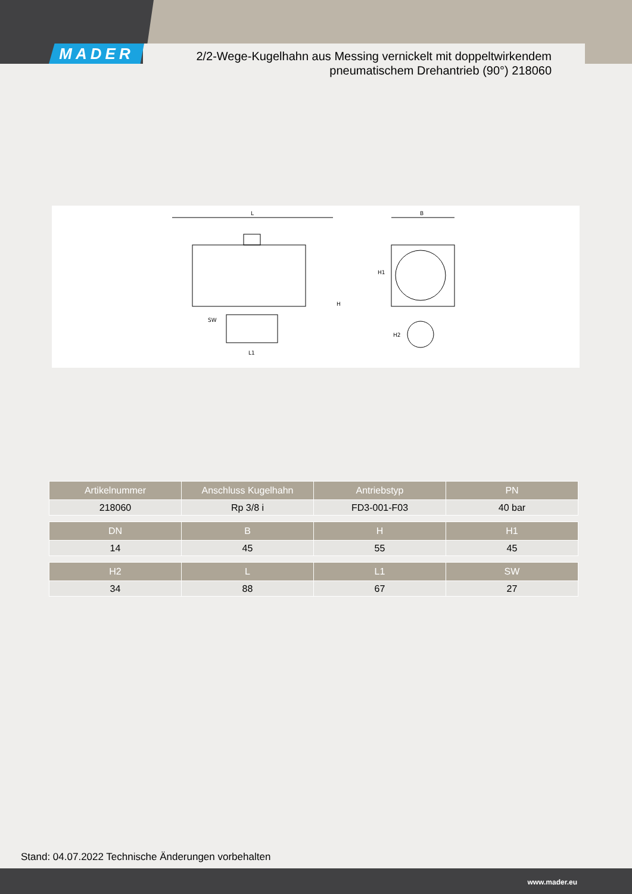MADER
2/2-Wege-Kugelhahn aus Messing vernickelt mit doppeltwirkendem pneumatischem Drehantrieb (90°) 218060
L
SW
L1
B
H1
H
H2
| Artikelnummer | Anschluss Kugelhahn | Antriebstyp | PN |
| --- | --- | --- | --- |
| 218060 | Rp 3/8 i | FD3-001-F03 | 40 bar |
| DN | B | H | H1 |
| --- | --- | --- | --- |
| 14 | 45 | 55 | 45 |
| H2 | L | L1 | SW |
| --- | --- | --- | --- |
| 34 | 88 | 67 | 27 |
Stand: 04.07.2022 Technische Änderungen vorbehalten
www.mader.eu